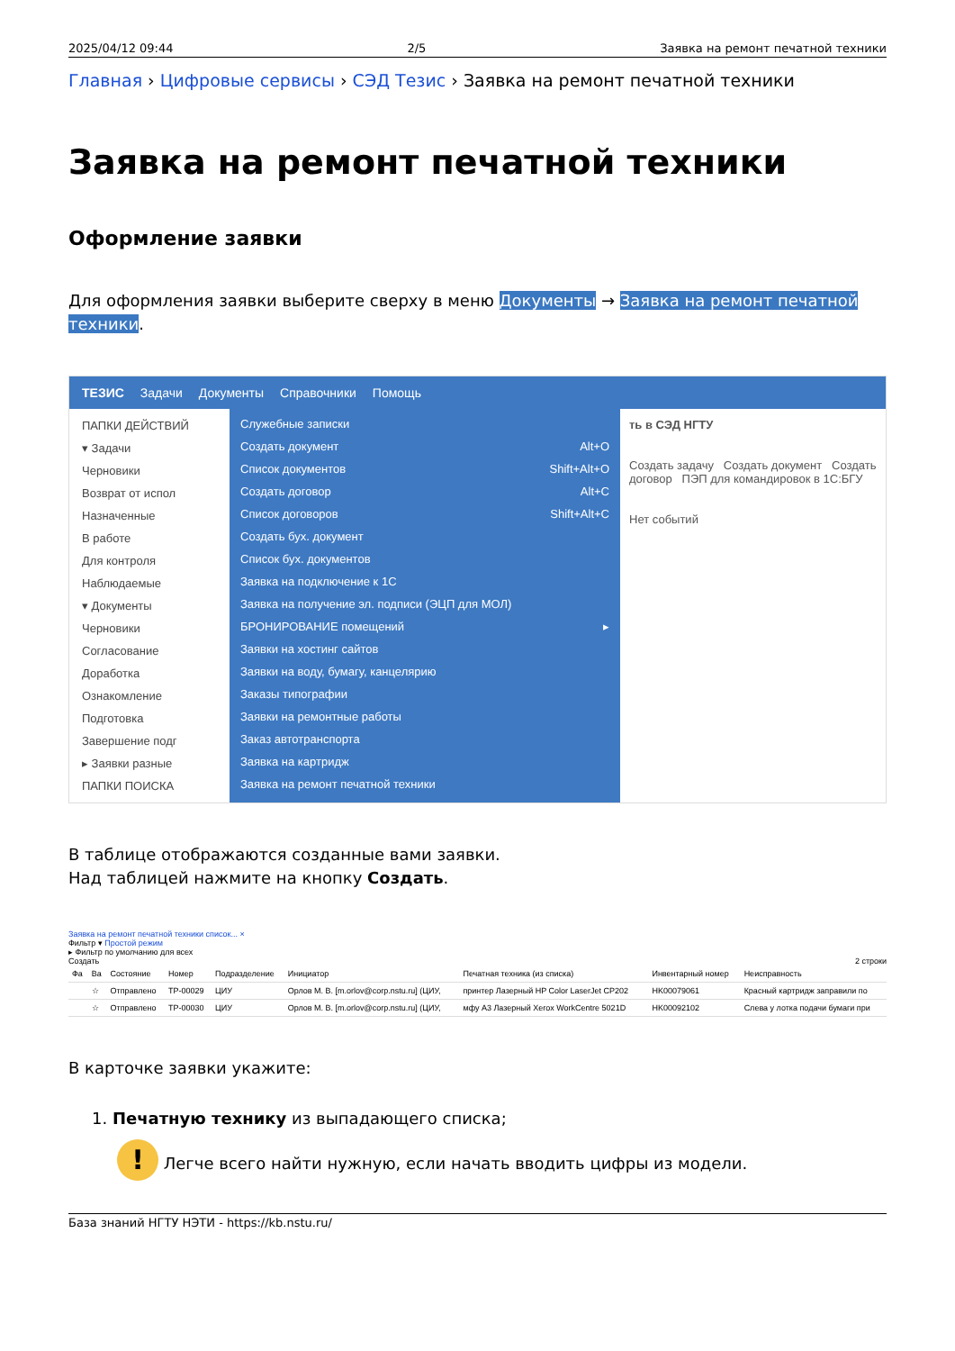2025/04/12 09:44 2/5 Заявка на ремонт печатной техники
Главная › Цифровые сервисы › СЭД Тезис › Заявка на ремонт печатной техники
Заявка на ремонт печатной техники
Оформление заявки
Для оформления заявки выберите сверху в меню Документы → Заявка на ремонт печатной техники.
ТЕЗИС Задачи Документы Справочники Помощь
ПАПКИ ДЕЙСТВИЙ
▾ Задачи
Черновики
Возврат от испол
Назначенные
В работе
Для контроля
Наблюдаемые
▾ Документы
Черновики
Согласование
Доработка
Ознакомление
Подготовка
Завершение подг
▸ Заявки разные
ПАПКИ ПОИСКА
Служебные записки
Создать документ Alt+O
Список документов Shift+Alt+O
Создать договор Alt+C
Список договоров Shift+Alt+C
Создать бух. документ
Список бух. документов
Заявка на подключение к 1С
Заявка на получение эл. подписи (ЭЦП для МОЛ)
БРОНИРОВАНИЕ помещений ▸
Заявки на хостинг сайтов
Заявки на воду, бумагу, канцелярию
Заказы типографии
Заявки на ремонтные работы
Заказ автотранспорта
Заявка на картридж
Заявка на ремонт печатной техники
ть в СЭД НГТУ
Создать задачу Создать документ Создать договор ПЭП для командировок в 1С:БГУ
Нет событий
В таблице отображаются созданные вами заявки.
Над таблицей нажмите на кнопку Создать.
Заявка на ремонт печатной техники список... ×
Фильтр ▾ Простой режим
▸ Фильтр по умолчанию для всех
Создать 2 строки
| Фа | Ва | Состояние | Номер | Подразделение | Инициатор | Печатная техника (из списка) | Инвентарный номер | Неисправность |
| --- | --- | --- | --- | --- | --- | --- | --- | --- |
| | ☆ | Отправлено | TP-00029 | ЦИУ | Орлов М. В. [m.orlov@corp.nstu.ru] (ЦИУ, | принтер Лазерный HP Color LaserJet CP202 | HK00079061 | Красный картридж заправили по |
| | ☆ | Отправлено | TP-00030 | ЦИУ | Орлов М. В. [m.orlov@corp.nstu.ru] (ЦИУ, | мфу A3 Лазерный Xerox WorkCentre 5021D | HK00092102 | Слева у лотка подачи бумаги при |
В карточке заявки укажите:
1. Печатную технику из выпадающего списка;
! Легче всего найти нужную, если начать вводить цифры из модели.
База знаний НГТУ НЭТИ - https://kb.nstu.ru/